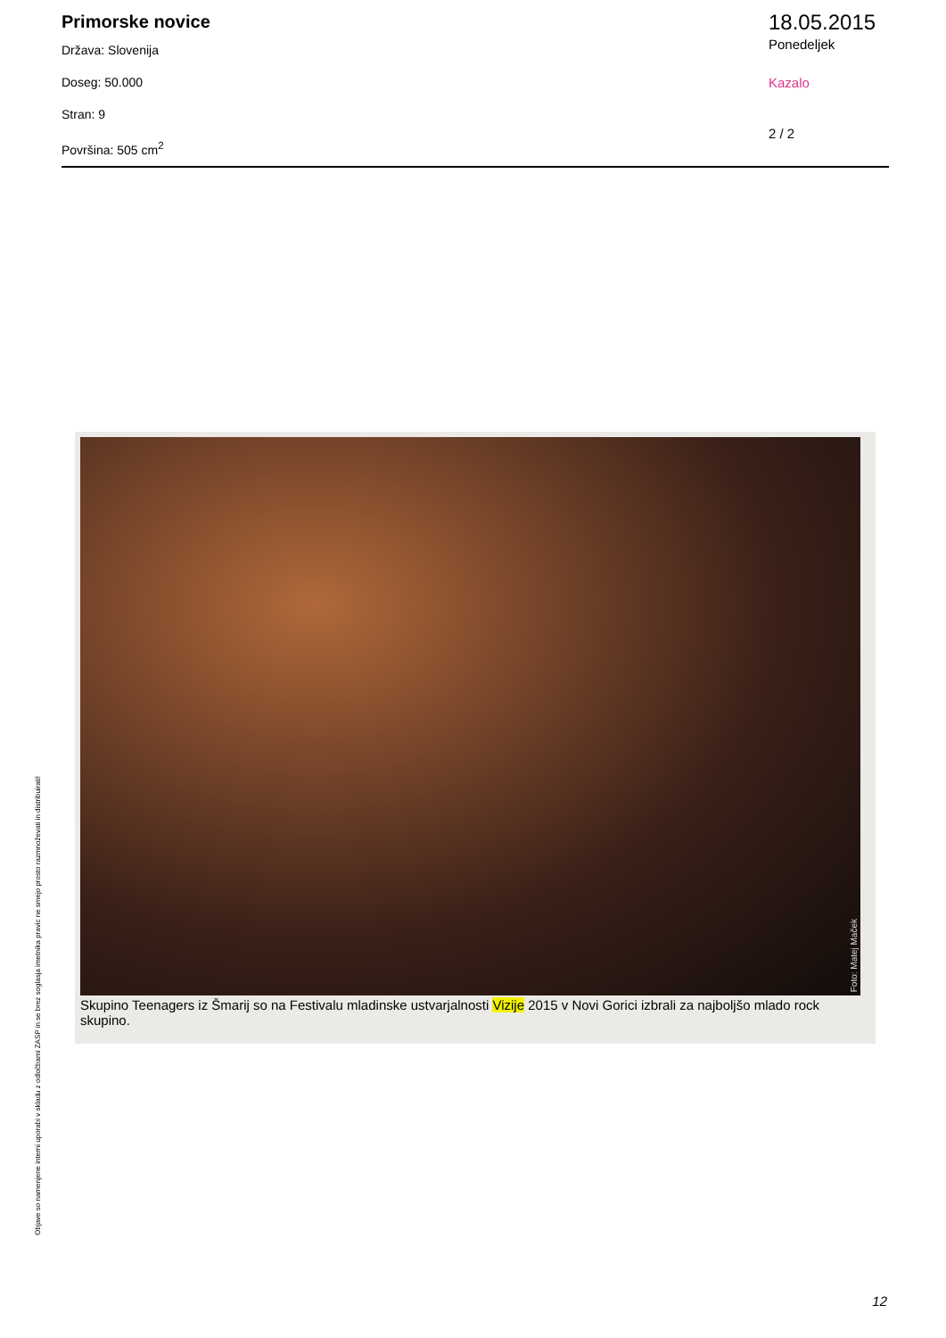Primorske novice
Država: Slovenija
Doseg: 50.000
Stran: 9
Površina: 505 cm<sup>2</sup>
18.05.2015
Ponedeljek
Kazalo
2 / 2
Foto: Matej Maček
Skupino Teenagers iz Šmarij so na Festivalu mladinske ustvarjalnosti Vizije 2015 v Novi Gorici izbrali za najboljšo mlado rock skupino.
Objave so namenjene interni uporabi v skladu z odločbami ZASP in se brez soglasja imetnika pravic ne smejo prosto razmnoževati in distribuirati!
12